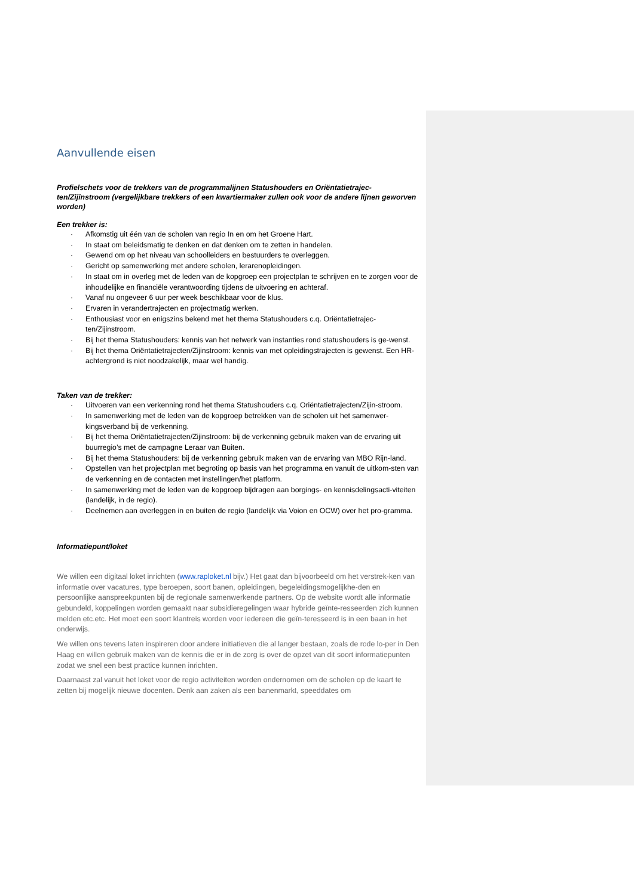Aanvullende eisen
Profielschets voor de trekkers van de programmalijnen Statushouders en Oriëntatietrajec-ten/Zijinstroom (vergelijkbare trekkers of een kwartiermaker zullen ook voor de andere lijnen geworven worden)
Een trekker is:
· Afkomstig uit één van de scholen van regio In en om het Groene Hart.
· In staat om beleidsmatig te denken en dat denken om te zetten in handelen.
· Gewend om op het niveau van schoolleiders en bestuurders te overleggen.
· Gericht op samenwerking met andere scholen, lerarenopleidingen.
· In staat om in overleg met de leden van de kopgroep een projectplan te schrijven en te zorgen voor de inhoudelijke en financiële verantwoording tijdens de uitvoering en achteraf.
· Vanaf nu ongeveer 6 uur per week beschikbaar voor de klus.
· Ervaren in verandertrajecten en projectmatig werken.
· Enthousiast voor en enigszins bekend met het thema Statushouders c.q. Oriëntatietrajec-ten/Zijinstroom.
· Bij het thema Statushouders: kennis van het netwerk van instanties rond statushouders is ge-wenst.
· Bij het thema Oriëntatietrajecten/Zijinstroom: kennis van met opleidingstrajecten is gewenst. Een HR-achtergrond is niet noodzakelijk, maar wel handig.
Taken van de trekker:
· Uitvoeren van een verkenning rond het thema Statushouders c.q. Oriëntatietrajecten/Zijin-stroom.
· In samenwerking met de leden van de kopgroep betrekken van de scholen uit het samenwer-kingsverband bij de verkenning.
· Bij het thema Oriëntatietrajecten/Zijinstroom: bij de verkenning gebruik maken van de ervaring uit buurregio’s met de campagne Leraar van Buiten.
· Bij het thema Statushouders: bij de verkenning gebruik maken van de ervaring van MBO Rijn-land.
· Opstellen van het projectplan met begroting op basis van het programma en vanuit de uitkom-sten van de verkenning en de contacten met instellingen/het platform.
· In samenwerking met de leden van de kopgroep bijdragen aan borgings- en kennisdelingsacti-viteiten (landelijk, in de regio).
· Deelnemen aan overleggen in en buiten de regio (landelijk via Voion en OCW) over het pro-gramma.
Informatiepunt/loket
We willen een digitaal loket inrichten (www.raploket.nl bijv.) Het gaat dan bijvoorbeeld om het verstrek-ken van informatie over vacatures, type beroepen, soort banen, opleidingen, begeleidingsmogelijkhe-den en persoonlijke aanspreekpunten bij de regionale samenwerkende partners. Op de website wordt alle informatie gebundeld, koppelingen worden gemaakt naar subsidieregelingen waar hybride geïnte-resseerden zich kunnen melden etc.etc. Het moet een soort klantreis worden voor iedereen die geïn-teresseerd is in een baan in het onderwijs.
We willen ons tevens laten inspireren door andere initiatieven die al langer bestaan, zoals de rode lo-per in Den Haag en willen gebruik maken van de kennis die er in de zorg is over de opzet van dit soort informatiepunten zodat we snel een best practice kunnen inrichten.
Daarnaast zal vanuit het loket voor de regio activiteiten worden ondernomen om de scholen op de kaart te zetten bij mogelijk nieuwe docenten. Denk aan zaken als een banenmarkt, speeddates om